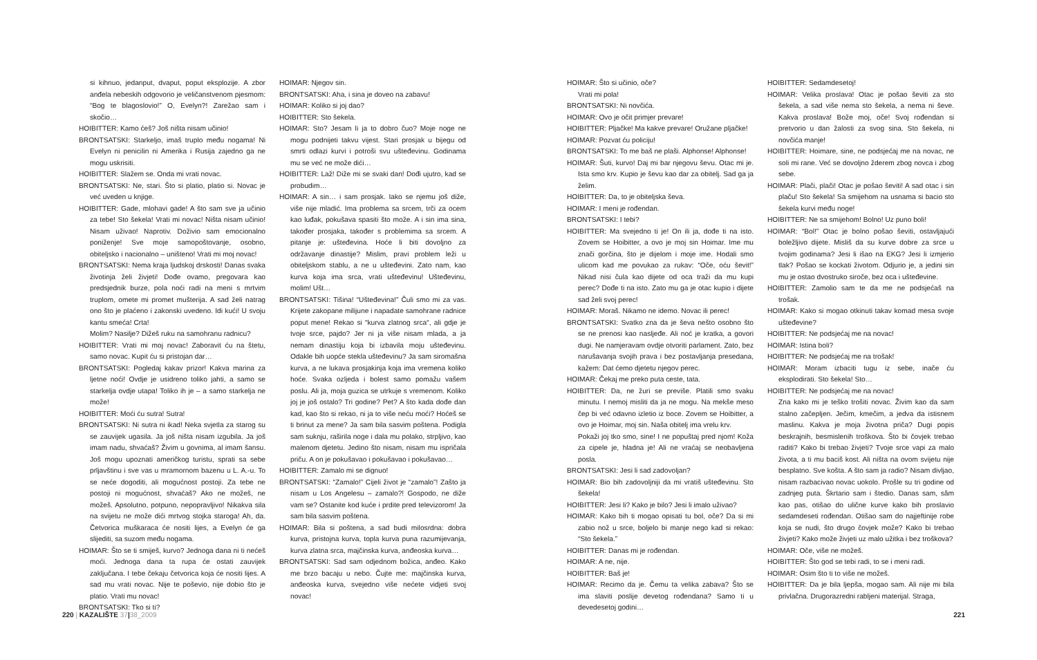si kihnuo, jedanput, dvaput, poput eksplozije. A zbor anđela nebeskih odgovorio je veličanstvenom pjesmom: “Bog te blagoslovio!” O, Evelyn?! Zarežao sam i skočio…
HOIBITTER: Kamo ćeš? Još ništa nisam učinio!
BRONTSATSKI: Starkeljo, imaš truplo među nogama! Ni Evelyn ni penicilin ni Amerika i Rusija zajedno ga ne mogu uskrisiti.
HOIBITTER: Slažem se. Onda mi vrati novac.
BRONTSATSKI: Ne, stari. Što si platio, platio si. Novac je već uveden u knjige.
HOIBITTER: Gade, mlohavi gade! A što sam sve ja učinio za tebe! Sto šekela! Vrati mi novac! Ništa nisam učinio! Nisam uživao! Naprotiv. Doživio sam emocionalno poniženje! Sve moje samopoštovanje, osobno, obiteljsko i nacionalno – uništeno! Vrati mi moj novac!
BRONTSATSKI: Nema kraja ljudskoj drskosti! Danas svaka životinja želi živjeti! Dođe ovamo, pregovara kao predsjednik burze, pola noći radi na meni s mrtvim truplom, omete mi promet mušterija. A sad želi natrag ono što je plaćeno i zakonski uvedeno. Idi kući! U svoju kantu smeća! Crta!
Molim? Nasilje? Dižeš ruku na samohranu radnicu?
HOIBITTER: Vrati mi moj novac! Zaboravit ću na štetu, samo novac. Kupit ću si pristojan dar…
BRONTSATSKI: Pogledaj kakav prizor! Kakva marina za ljetne noći! Ovdje je usidreno toliko jahti, a samo se starkelja ovdje utapa! Toliko ih je – a samo starkelja ne može!
HOIBITTER: Moći ću sutra! Sutra!
BRONTSATSKI: Ni sutra ni ikad! Neka svjetla za starog su se zauvijek ugasila. Ja još ništa nisam izgubila. Ja još imam nadu, shvaćaš? Živim u govnima, al imam šansu. Još mogu upoznati američkog turistu, sprati sa sebe prljavštinu i sve vas u mramornom bazenu u L. A.-u. To se neće dogoditi, ali mogućnost postoji. Za tebe ne postoji ni mogućnost, shvaćaš? Ako ne možeš, ne možeš. Apsolutno, potpuno, nepopravljivo! Nikakva sila na svijetu ne može dići mrtvog stojka staroga! Ah, da. Četvorica muškaraca će nositi lijes, a Evelyn će ga slijediti, sa suzom među nogama.
HOIMAR: Što se ti smiješ, kurvo? Jednoga dana ni ti nećeš moći. Jednoga dana ta rupa će ostati zauvijek zaključana. I tebe čekaju četvorica koja će nositi lijes. A sad mu vrati novac. Nije te poševio, nije dobio što je platio. Vrati mu novac!
BRONTSATSKI: Tko si ti?
HOIMAR: Njegov sin.
BRONTSATSKI: Aha, i sina je doveo na zabavu!
HOIMAR: Koliko si joj dao?
HOIBITTER: Sto šekela.
HOIMAR: Sto? Jesam li ja to dobro čuo? Moje noge ne mogu podnijeti takvu vijest. Stari prosjak u bijegu od smrti odlazi kurvi i potroši svu uštеđevinu. Godinama mu se već ne može dići…
HOIBITTER: Laž! Diže mi se svaki dan! Dođi ujutro, kad se probudim…
HOIMAR: A sin… i sam prosjak. Iako se njemu još diže, više nije mladić. Ima problema sa srcem, trči za ocem kao luđak, pokušava spasiti što može. A i sin ima sina, također prosjaka, također s problemima sa srcem. A pitanje je: uštеđevina. Hoće li biti dovoljno za održavanje dinastije? Mislim, pravi problem leži u obiteljskom stablu, a ne u uštеđevini. Zato nam, kao kurva koja ima srca, vrati uštеđevinu! Uštеđevinu, molim! Ušt…
BRONTSATSKI: Tišina! “Uštеđevina!” Čuli smo mi za vas. Krijete zakopane milijune i napadate samohrane radnice poput mene! Rekao si “kurva zlatnog srca“, ali gdje je tvoje srce, pajdo? Jer ni ja više nisam mlada, a ja nemam dinastiju koja bi izbavila moju uštеđevinu. Odakle bih uopće stekla uštеđevinu? Ja sam siromašna kurva, a ne lukava prosjakinja koja ima vremena koliko hoće. Svaka ozljeda i bolest samo pomažu vašem poslu. Ali ja, moja guzica se utrkuje s vremenom. Koliko joj je još ostalo? Tri godine? Pet? A što kada dođe dan kad, kao što si rekao, ni ja to više neću moći? Hoćeš se ti brinut za mene? Ja sam bila sasvim poštena. Podigla sam suknju, raširila noge i dala mu polako, strpljivo, kao malenom djetetu. Jedino što nisam, nisam mu ispričala priču. A on je pokušavao i pokušavao i pokušavao…
HOIBITTER: Zamalo mi se dignuo!
BRONTSATSKI: “Zamalo!” Cijeli život je “zamalo”! Zašto ja nisam u Los Angelesu – zamalo?! Gospodo, ne diže vam se? Ostanite kod kuće i prdite pred televizorom! Ja sam bila sasvim poštena.
HOIMAR: Bila si poštena, a sad budi milosrdna: dobra kurva, pristojna kurva, topla kurva puna razumijevanja, kurva zlatna srca, majčinska kurva, anđeoska kurva…
BRONTSATSKI: Sad sam odjednom božica, anđeo. Kako me brzo bacaju u nebo. Čujte me: majčinska kurva, anđeoska kurva, svejedno više nećete vidjeti svoj novac!
220 | KAZALIŠTE 37|38_2009
HOIMAR: Što si učinio, oče?
Vrati mi pola!
BRONTSATSKI: Ni novčića.
HOIMAR: Ovo je očit primjer prevare!
HOIBITTER: Pljačke! Ma kakve prevare! Oružane pljačke!
HOIMAR: Pozvat ću policiju!
BRONTSATSKI: To me baš ne plaši. Alphonse! Alphonse!
HOIMAR: Šuti, kurvo! Daj mi bar njegovu ševu. Otac mi je. Ista smo krv. Kupio je ševu kao dar za obitelj. Sad ga ja želim.
HOIBITTER: Da, to je obiteljska ševa.
HOIMAR: I meni je rođendan.
BRONTSATSKI: I tebi?
HOIBITTER: Ma svejedno ti je! On ili ja, dođe ti na isto. Zovem se Hoibitter, a ovo je moj sin Hoimar. Ime mu znači gorčina, što je dijelom i moje ime. Hodali smo ulicom kad me povukao za rukav: “Oče, oću ševit!” Nikad nisi čula kao dijete od oca traži da mu kupi perec? Dođe ti na isto. Zato mu ga je otac kupio i dijete sad želi svoj perec!
HOIMAR: Moraš. Nikamo ne idemo. Novac ili perec!
BRONTSATSKI: Svatko zna da je ševa nešto osobno što se ne prenosi kao nasljeđe. Ali noć je kratka, a govori dugi. Ne namjeravam ovdje otvoriti parlament. Zato, bez narušavanja svojih prava i bez postavljanja presedana, kažem: Dat ćemo djetetu njegov perec.
HOIMAR: Čekaj me preko puta ceste, tata.
HOIBITTER: Da, ne žuri se previše. Platili smo svaku minutu. I nemoj misliti da ja ne mogu. Na mekše meso čep bi već odavno izletio iz boce. Zovem se Hoibitter, a ovo je Hoimar, moj sin. Naša obitelj ima vrelu krv.
Pokaži joj tko smo, sine! I ne popuštaj pred njom! Koža za cipele je, hladna je! Ali ne vraćaj se neobavljena posla.
BRONTSATSKI: Jesi li sad zadovoljan?
HOIMAR: Bio bih zadovoljniji da mi vratiš uštеđevinu. Sto šekela!
HOIBITTER: Jesi li? Kako je bilo? Jesi li imalo uživao?
HOIMAR: Kako bih ti mogao opisati tu bol, oče? Da si mi zabio nož u srce, boljelo bi manje nego kad si rekao: “Sto šekela.”
HOIBITTER: Danas mi je rođendan.
HOIMAR: A ne, nije.
HOIBITTER: Baš je!
HOIMAR: Recimo da je. Čemu ta velika zabava? Što se ima slaviti poslije devetog rođendana? Samo ti u devedesetoj godini…
HOIBITTER: Sedamdesetoj!
HOIMAR: Velika proslava! Otac je pošao ševiti za sto šekela, a sad više nema sto šekela, a nema ni ševe. Kakva proslava! Bože moj, oče! Svoj rođendan si pretvorio u dan žalosti za svog sina. Sto šekela, ni novčića manje!
HOIBITTER: Hoimare, sine, ne podsjećaj me na novac, ne soli mi rane. Već se dovoljno žderem zbog novca i zbog sebe.
HOIMAR: Plači, plači! Otac je pošao ševiti! A sad otac i sin plaču! Sto šekela! Sa smijehom na usnama si bacio sto šekela kurvi među noge!
HOIBITTER: Ne sa smijehom! Bolno! Uz puno boli!
HOIMAR: “Bol!” Otac je bolno pošao ševiti, ostavljajući boležljivo dijete. Misliš da su kurve dobre za srce u tvojim godinama? Jesi li išao na EKG? Jesi li izmjerio tlak? Pošao se kockati životom. Odjurio je, a jedini sin mu je ostao dvostruko siroče, bez oca i uštеđevine.
HOIBITTER: Zamolio sam te da me ne podsjećaš na trošak.
HOIMAR: Kako si mogao otkinuti takav komad mesa svoje uštеđevine?
HOIBITTER: Ne podsjećaj me na novac!
HOIMAR: Istina boli?
HOIBITTER: Ne podsjećaj me na trošak!
HOIMAR: Moram izbaciti tugu iz sebe, inače ću eksplodirati. Sto šekela! Sto…
HOIBITTER: Ne podsjećaj me na novac!
Zna kako mi je teško trošiti novac. Živim kao da sam stalno začepljen. Ječim, kmečim, a jedva da istisnem maslinu. Kakva je moja životna priča? Dugi popis beskrajnih, besmislenih troškova. Što bi čovjek trebao raditi? Kako bi trebao živjeti? Tvoje srce vapi za malo života, a ti mu baciš kost. Ali ništa na ovom svijetu nije besplatno. Sve košta. A što sam ja radio? Nisam divljao, nisam razbacivao novac uokolo. Prošle su tri godine od zadnjeg puta. Škrtario sam i štedio. Danas sam, sâm kao pas, otišao do ulične kurve kako bih proslavio sedamdeseti rođendan. Otišao sam do najjeftinije robe koja se nudi, što drugo čovjek može? Kako bi trebao živjeti? Kako može živjeti uz malo užitka i bez troškova?
HOIMAR: Oče, više ne možeš.
HOIBITTER: Što god se tebi radi, to se i meni radi.
HOIMAR: Osim što ti to više ne možeš.
HOIBITTER: Da je bila ljepša, mogao sam. Ali nije mi bila privlačna. Drugorazredni rabljeni materijal. Straga,
221